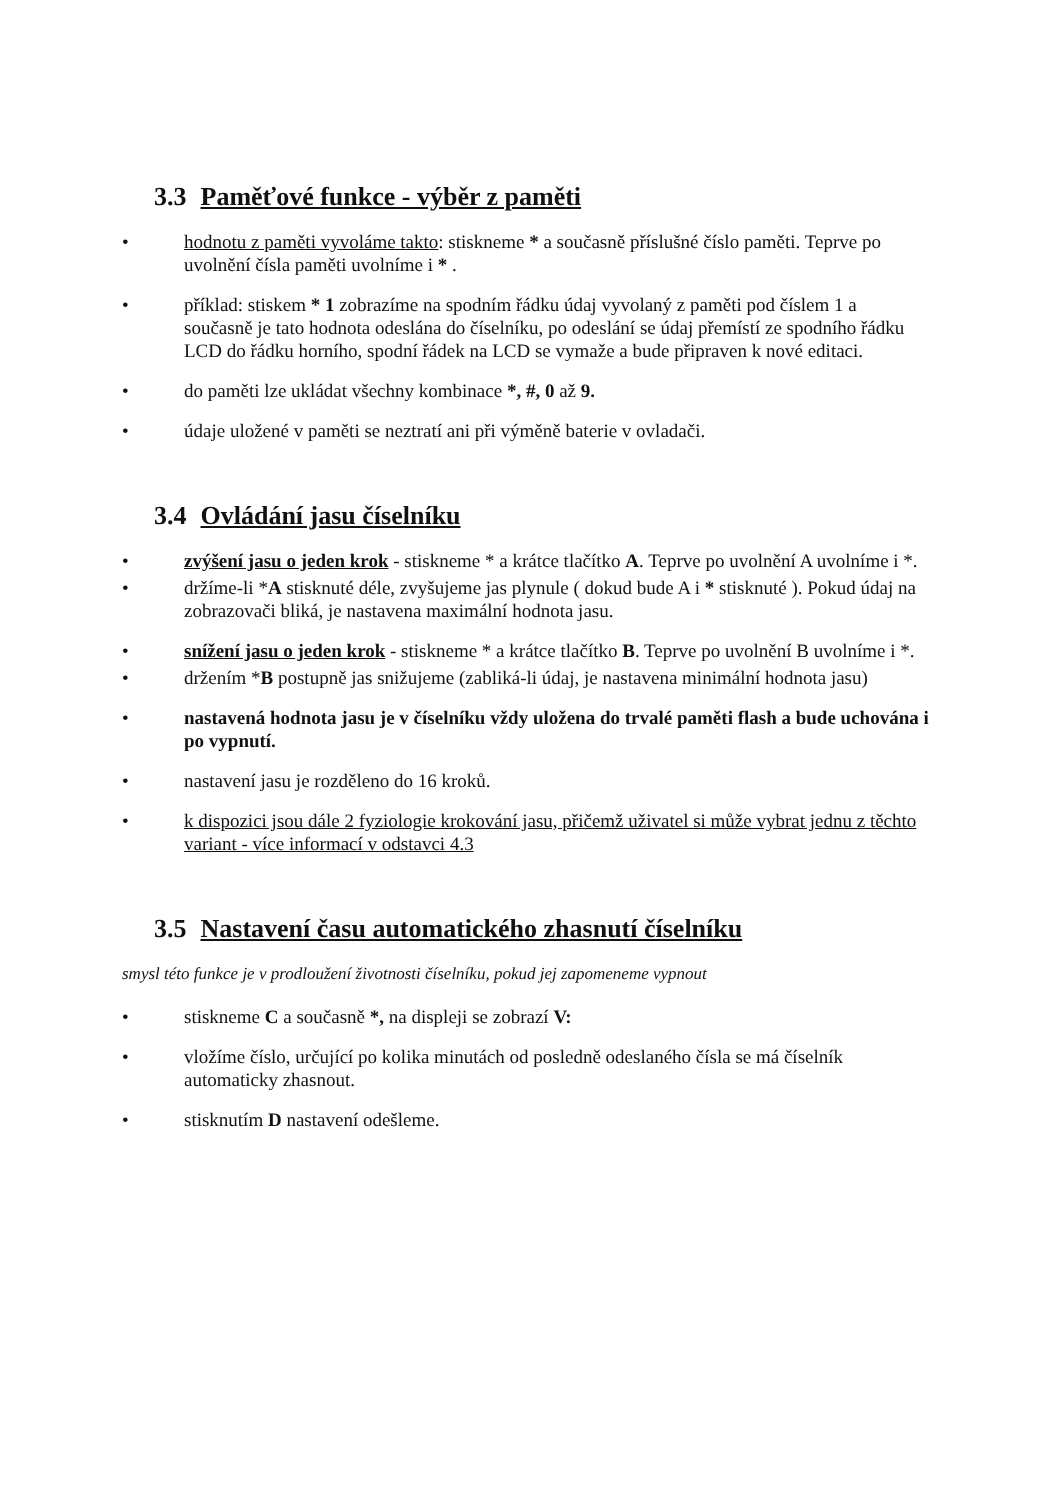3.3 Paměťové funkce - výběr z paměti
• hodnotu z paměti vyvoláme takto: stiskneme * a současně příslušné číslo paměti. Teprve po uvolnění čísla paměti uvolníme i * .
• příklad: stiskem * 1 zobrazíme na spodním řádku údaj vyvolaný z paměti pod číslem 1 a současně je tato hodnota odeslána do číselníku, po odeslání se údaj přemístí ze spodního řádku LCD do řádku horního, spodní řádek na LCD se vymaže a bude připraven k nové editaci.
• do paměti lze ukládat všechny kombinace *, #, 0 až 9.
• údaje uložené v paměti se neztratí ani při výměně baterie v ovladači.
3.4 Ovládání jasu číselníku
• zvýšení jasu o jeden krok - stiskneme * a krátce tlačítko A. Teprve po uvolnění A uvolníme i *.
• držíme-li *A stisknuté déle, zvyšujeme jas plynule ( dokud bude A i * stisknuté ). Pokud údaj na zobrazovači bliká, je nastavena maximální hodnota jasu.
• snížení jasu o jeden krok - stiskneme * a krátce tlačítko B. Teprve po uvolnění B uvolníme i *.
• držením *B postupně jas snižujeme (zabliká-li údaj, je nastavena minimální hodnota jasu)
• nastavená hodnota jasu je v číselníku vždy uložena do trvalé paměti flash a bude uchována i po vypnutí.
• nastavení jasu je rozděleno do 16 kroků.
• k dispozici jsou dále 2 fyziologie krokování jasu, přičemž uživatel si může vybrat jednu z těchto variant - více informací v odstavci 4.3
3.5 Nastavení času automatického zhasnutí číselníku
smysl této funkce je v prodloužení životnosti číselníku, pokud jej zapomeneme vypnout
• stiskneme C a současně *, na displeji se zobrazí V:
• vložíme číslo, určující po kolika minutách od posledně odeslaného čísla se má číselník automaticky zhasnout.
• stisknutím D nastavení odešleme.